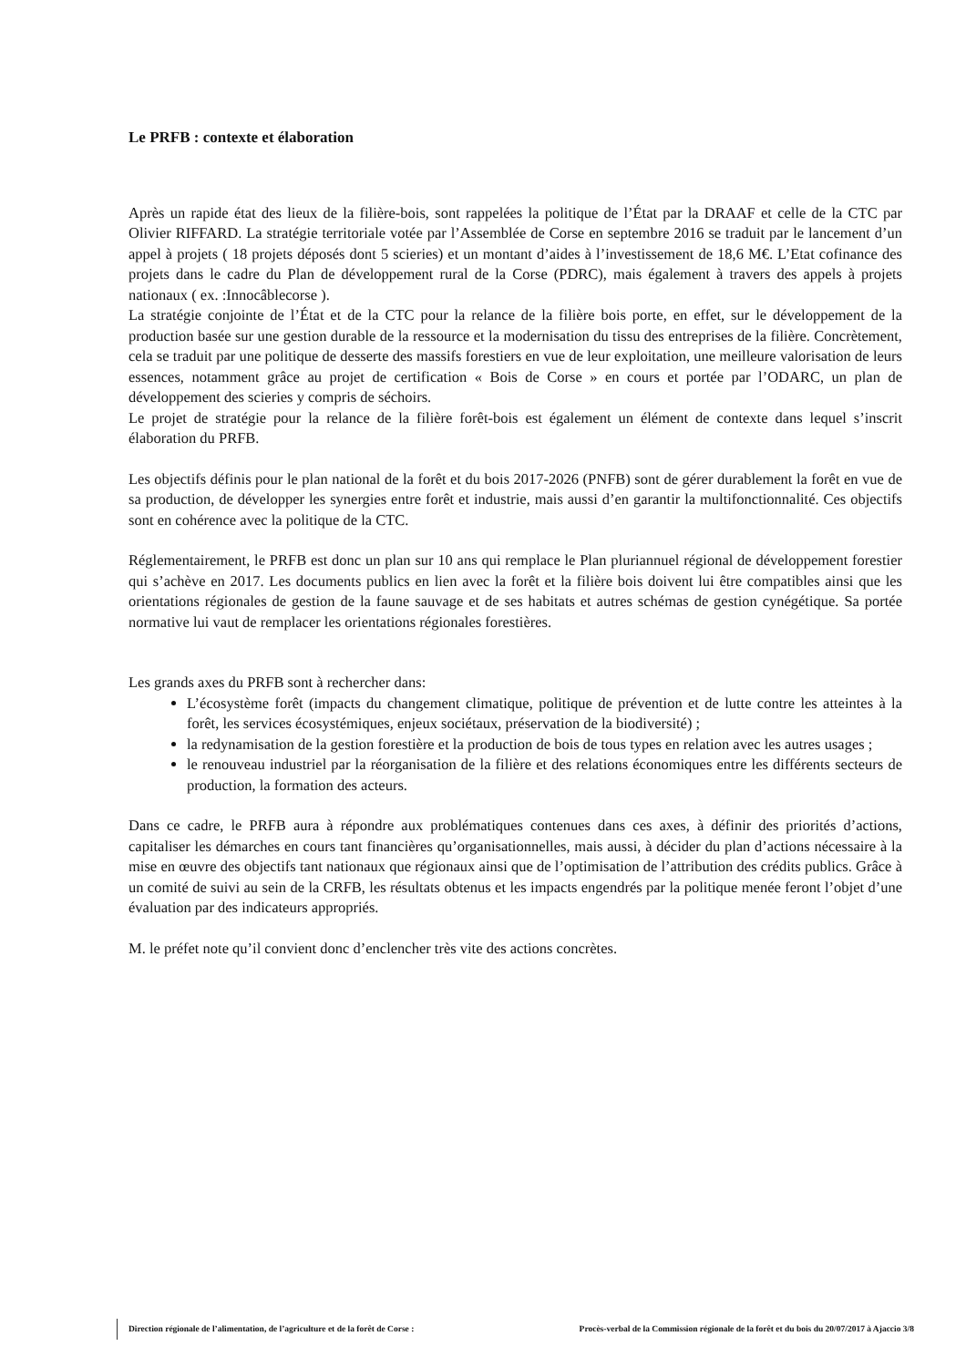Le PRFB : contexte et élaboration
Après un rapide état des lieux de la filière-bois, sont rappelées la politique de l’État par la DRAAF et celle de la CTC par Olivier RIFFARD. La stratégie territoriale votée par l’Assemblée de Corse en septembre 2016 se traduit par le lancement d’un appel à projets ( 18 projets déposés dont 5 scieries) et un montant d’aides à l’investissement de 18,6 M€. L’Etat cofinance des projets dans le cadre du Plan de développement rural de la Corse (PDRC), mais également à travers des appels à projets nationaux ( ex. :Innocâblecorse ).
La stratégie conjointe de l’État et de la CTC pour la relance de la filière bois porte, en effet, sur le développement de la production basée sur une gestion durable de la ressource et la modernisation du tissu des entreprises de la filière. Concrètement, cela se traduit par une politique de desserte des massifs forestiers en vue de leur exploitation, une meilleure valorisation de leurs essences, notamment grâce au projet de certification « Bois de Corse » en cours et portée par l’ODARC, un plan de développement des scieries y compris de séchoirs.
Le projet de stratégie pour la relance de la filière forêt-bois est également un élément de contexte dans lequel s’inscrit élaboration du PRFB.
Les objectifs définis pour le plan national de la forêt et du bois 2017-2026 (PNFB) sont de gérer durablement la forêt en vue de sa production, de développer les synergies entre forêt et industrie, mais aussi d’en garantir la multifonctionnalité. Ces objectifs sont en cohérence avec la politique de la CTC.
Réglementairement, le PRFB est donc un plan sur 10 ans qui remplace le Plan pluriannuel régional de développement forestier qui s’achève en 2017. Les documents publics en lien avec la forêt et la filière bois doivent lui être compatibles ainsi que les orientations régionales de gestion de la faune sauvage et de ses habitats et autres schémas de gestion cynégétique. Sa portée normative lui vaut de remplacer les orientations régionales forestières.
Les grands axes du PRFB sont à rechercher dans:
L’écosystème forêt (impacts du changement climatique, politique de prévention et de lutte contre les atteintes à la forêt, les services écosystémiques, enjeux sociétaux, préservation de la biodiversité) ;
la redynamisation de la gestion forestière et la production de bois de tous types en relation avec les autres usages ;
le renouveau industriel par la réorganisation de la filière et des relations économiques entre les différents secteurs de production, la formation des acteurs.
Dans ce cadre, le PRFB aura à répondre aux problématiques contenues dans ces axes, à définir des priorités d’actions, capitaliser les démarches en cours tant financières qu’organisationnelles, mais aussi, à décider du plan d’actions nécessaire à la mise en œuvre des objectifs tant nationaux que régionaux ainsi que de l’optimisation de l’attribution des crédits publics. Grâce à un comité de suivi au sein de la CRFB, les résultats obtenus et les impacts engendrés par la politique menée feront l’objet d’une évaluation par des indicateurs appropriés.
M. le préfet note qu’il convient donc d’enclencher très vite des actions concrètes.
Direction régionale de l’alimentation, de l’agriculture et de la forêt de Corse : Procès-verbal de la Commission régionale de la forêt et du bois du 20/07/2017 à Ajaccio 3/8